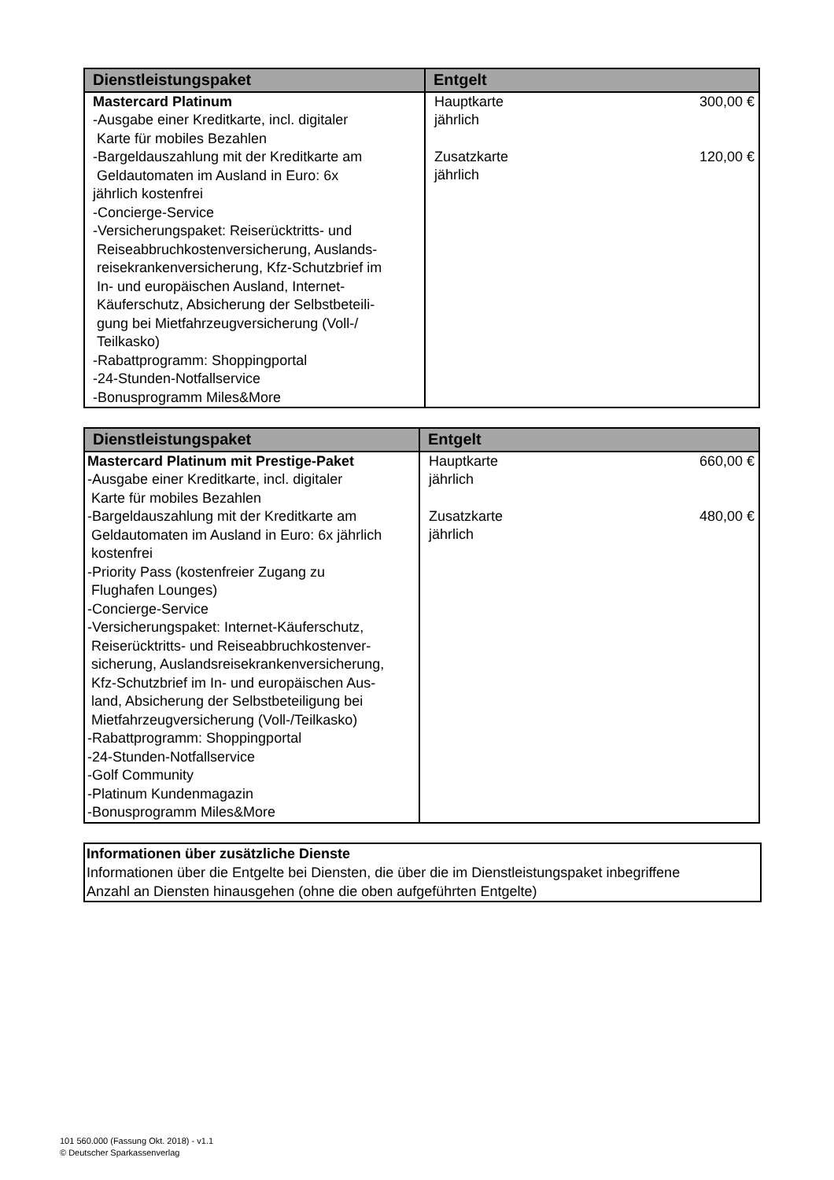| Dienstleistungspaket | Entgelt |
| --- | --- |
| Mastercard Platinum -Ausgabe einer Kreditkarte, incl. digitaler Karte für mobiles Bezahlen -Bargeldauszahlung mit der Kreditkarte am Geldautomaten im Ausland in Euro: 6x jährlich kostenfrei -Concierge-Service -Versicherungspaket: Reiserücktritts- und Reiseabbruchkostenversicherung, Auslands- reisekrankenversicherung, Kfz-Schutzbrief im In- und europäischen Ausland, Internet- Käuferschutz, Absicherung der Selbstbeteili- gung bei Mietfahrzeugversicherung (Voll-/ Teilkasko) -Rabattprogramm: Shoppingportal -24-Stunden-Notfallservice -Bonusprogramm Miles&More | Hauptkarte jährlich 300,00 € Zusatzkarte jährlich 120,00 € |
| Dienstleistungspaket | Entgelt |
| --- | --- |
| Mastercard Platinum mit Prestige-Paket -Ausgabe einer Kreditkarte, incl. digitaler Karte für mobiles Bezahlen -Bargeldauszahlung mit der Kreditkarte am Geldautomaten im Ausland in Euro: 6x jährlich kostenfrei -Priority Pass (kostenfreier Zugang zu Flughafen Lounges) -Concierge-Service -Versicherungspaket: Internet-Käuferschutz, Reiserücktritts- und Reiseabbruchkostenver- sicherung, Auslandsreisekrankenversicherung, Kfz-Schutzbrief im In- und europäischen Aus- land, Absicherung der Selbstbeteiligung bei Mietfahrzeugversicherung (Voll-/Teilkasko) -Rabattprogramm: Shoppingportal -24-Stunden-Notfallservice -Golf Community -Platinum Kundenmagazin -Bonusprogramm Miles&More | Hauptkarte jährlich 660,00 € Zusatzkarte jährlich 480,00 € |
Informationen über zusätzliche Dienste
Informationen über die Entgelte bei Diensten, die über die im Dienstleistungspaket inbegriffene
Anzahl an Diensten hinausgehen (ohne die oben aufgeführten Entgelte)
101 560.000 (Fassung Okt. 2018) - v1.1
© Deutscher Sparkassenverlag